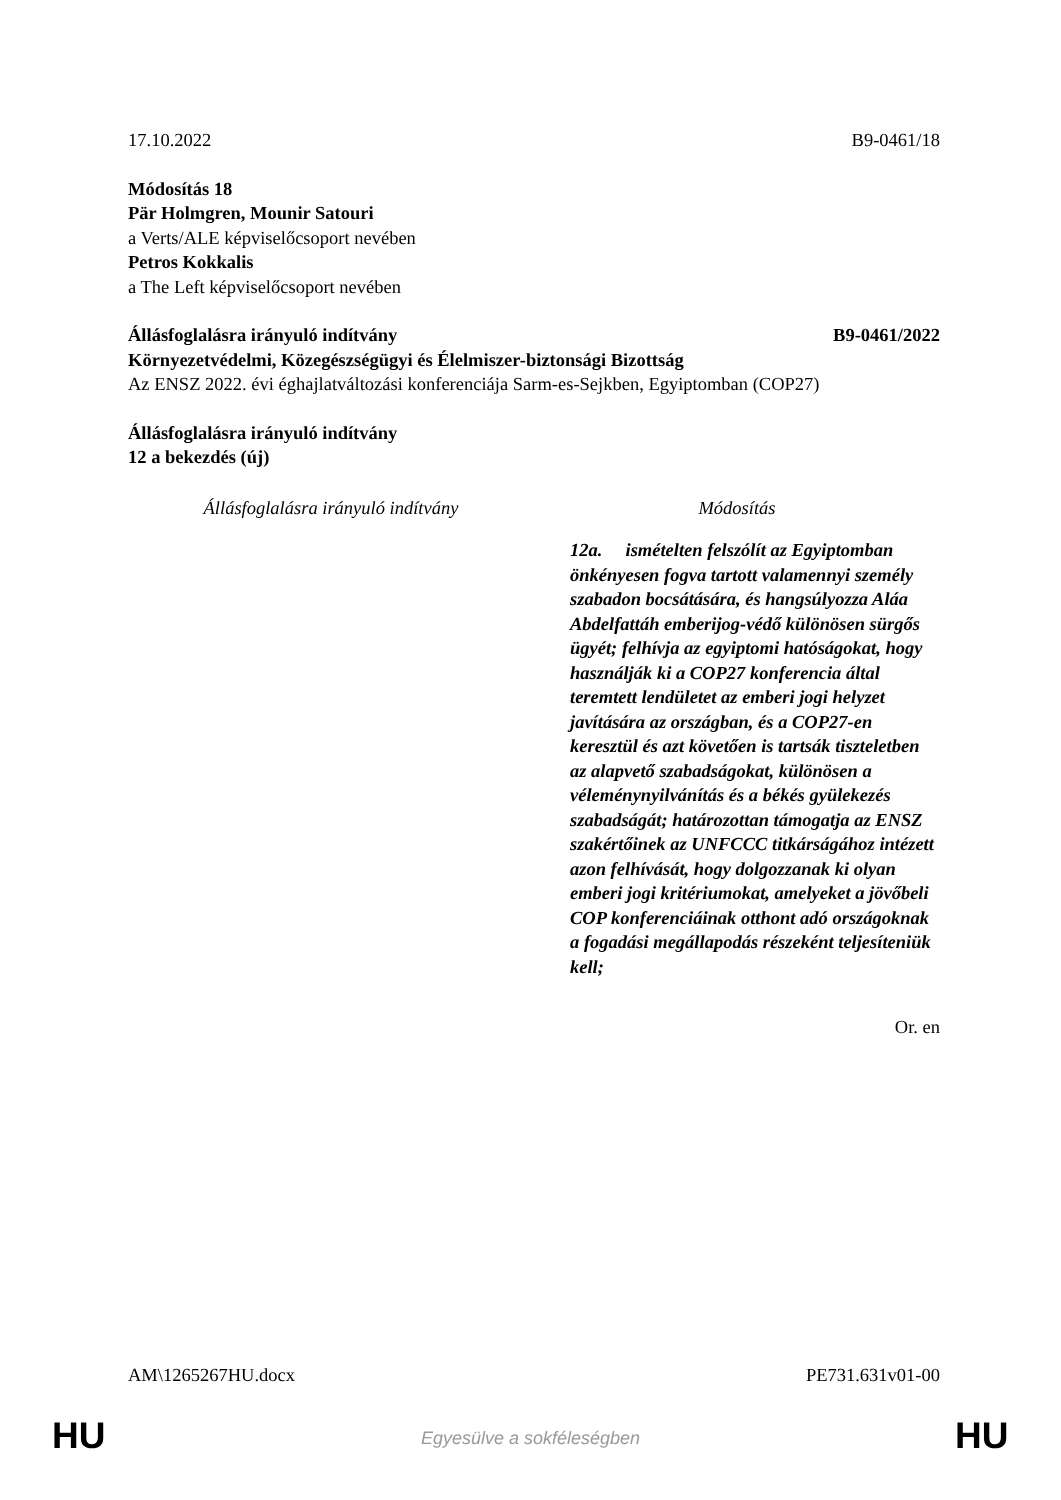17.10.2022 B9-0461/18
Módosítás 18
Pär Holmgren, Mounir Satouri
a Verts/ALE képviselőcsoport nevében
Petros Kokkalis
a The Left képviselőcsoport nevében
Állásfoglalásra irányuló indítvány B9-0461/2022
Környezetvédelmi, Közegészségügyi és Élelmiszer-biztonsági Bizottság
Az ENSZ 2022. évi éghajlatváltozási konferenciája Sarm-es-Sejkben, Egyiptomban (COP27)
Állásfoglalásra irányuló indítvány
12 a bekezdés (új)
| Állásfoglalásra irányuló indítvány | Módosítás |
| --- | --- |
| | 12a. ismételten felszólít az Egyiptomban önkényesen fogva tartott valamennyi személy szabadon bocsátására, és hangsúlyozza Aláa Abdelfattáh emberijog-védő különösen sürgős ügyét; felhívja az egyiptomi hatóságokat, hogy használják ki a COP27 konferencia által teremtett lendületet az emberi jogi helyzet javítására az országban, és a COP27-en keresztül és azt követően is tartsák tiszteletben az alapvető szabadságokat, különösen a véleménynyilvánítás és a békés gyülekezés szabadságát; határozottan támogatja az ENSZ szakértőinek az UNFCCC titkárságához intézett azon felhívását, hogy dolgozzanak ki olyan emberi jogi kritériumokat, amelyeket a jövőbeli COP konferenciáinak otthont adó országoknak a fogadási megállapodás részeként teljesíteniük kell; |
Or. en
AM\1265267HU.docx PE731.631v01-00
HU
Egyesülve a sokféleségben HU